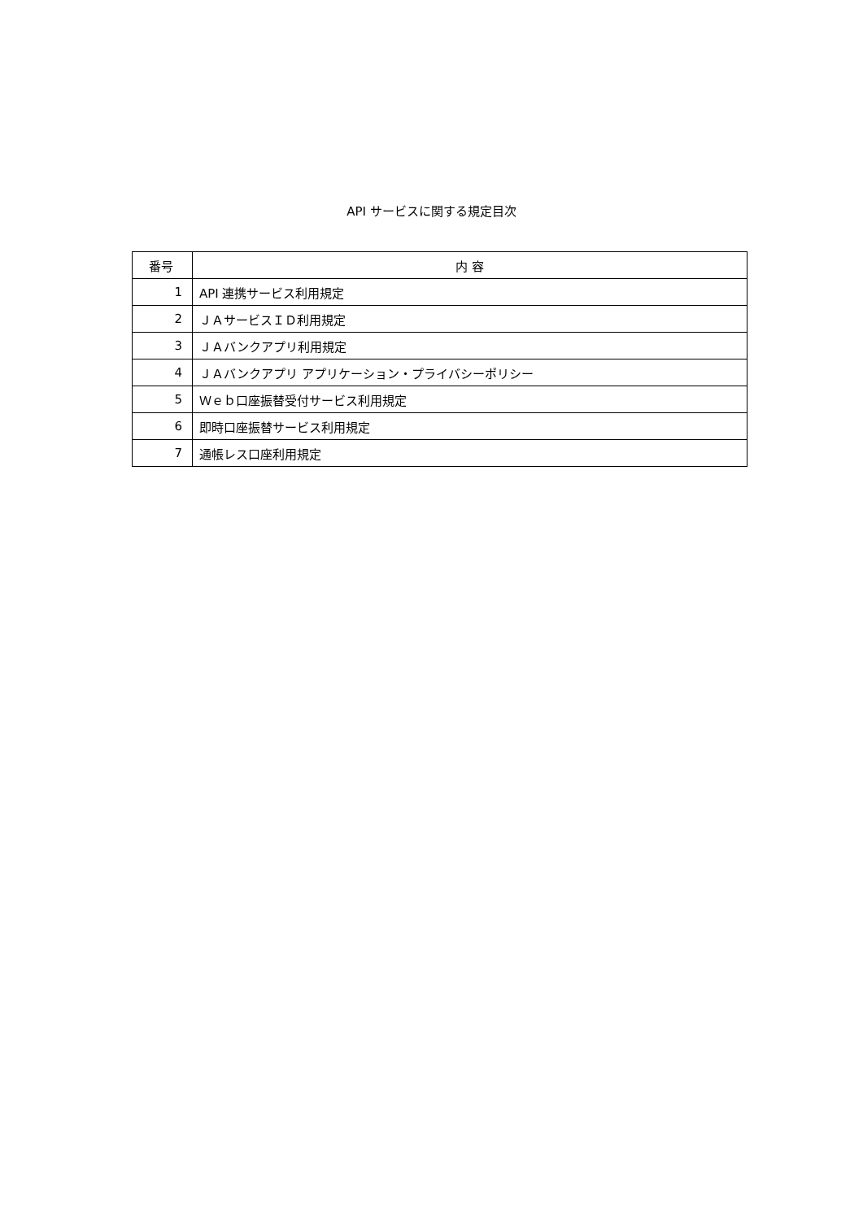API サービスに関する規定目次
| 番号 | 内 容 |
| --- | --- |
| 1 | API 連携サービス利用規定 |
| 2 | ＪＡサービスＩＤ利用規定 |
| 3 | ＪＡバンクアプリ利用規定 |
| 4 | ＪＡバンクアプリ アプリケーション・プライバシーポリシー |
| 5 | Ｗｅｂ口座振替受付サービス利用規定 |
| 6 | 即時口座振替サービス利用規定 |
| 7 | 通帳レス口座利用規定 |